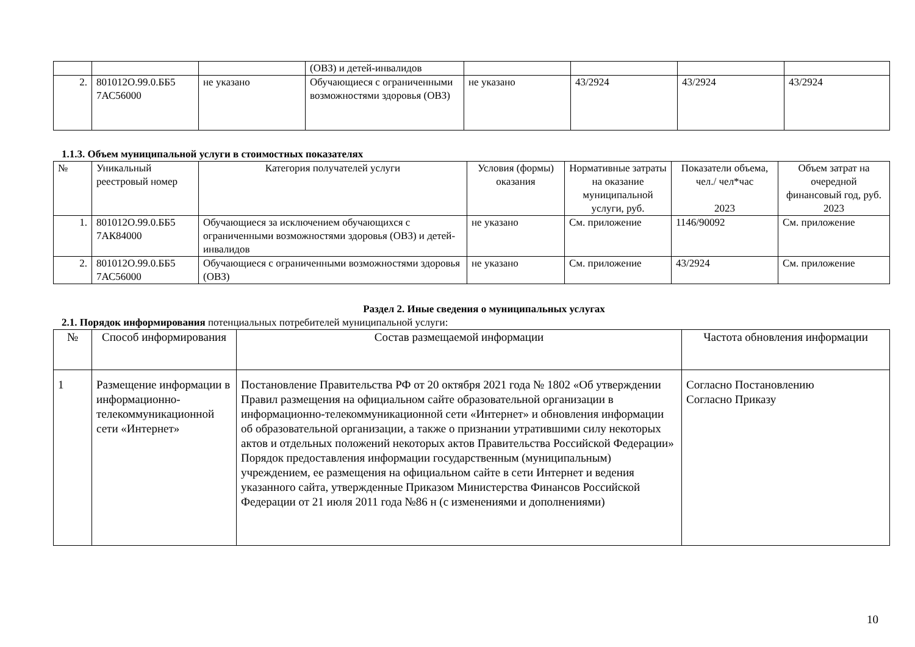| | | | (ОВЗ) и детей-инвалидов | | | | |
| 2. | 801012О.99.0.ББ5 7АС56000 | не указано | Обучающиеся с ограниченными возможностями здоровья (ОВЗ) | не указано | 43/2924 | 43/2924 | 43/2924 |
1.1.3. Объем муниципальной услуги в стоимостных показателях
| № | Уникальный реестровый номер | Категория получателей услуги | Условия (формы) оказания | Нормативные затраты на оказание муниципальной услуги, руб. | Показатели объема, чел./ чел*час 2023 | Объем затрат на очередной финансовый год, руб. 2023 |
| --- | --- | --- | --- | --- | --- | --- |
| 1. | 801012О.99.0.ББ5 7АК84000 | Обучающиеся за исключением обучающихся с ограниченными возможностями здоровья (ОВЗ) и детей-инвалидов | не указано | См. приложение | 1146/90092 | См. приложение |
| 2. | 801012О.99.0.ББ5 7АС56000 | Обучающиеся с ограниченными возможностями здоровья (ОВЗ) | не указано | См. приложение | 43/2924 | См. приложение |
Раздел 2. Иные сведения о муниципальных услугах
2.1. Порядок информирования потенциальных потребителей муниципальной услуги:
| № | Способ информирования | Состав размещаемой информации | Частота обновления информации |
| --- | --- | --- | --- |
| 1 | Размещение информации в информационно-телекоммуникационной сети «Интернет» | Постановление Правительства РФ от 20 октября 2021 года № 1802 «Об утверждении Правил размещения на официальном сайте образовательной организации в информационно-телекоммуникационной сети «Интернет» и обновления информации об образовательной организации, а также о признании утратившими силу некоторых актов и отдельных положений некоторых актов Правительства Российской Федерации» Порядок предоставления информации государственным (муниципальным) учреждением, ее размещения на официальном сайте в сети Интернет и ведения указанного сайта, утвержденные Приказом Министерства Финансов Российской Федерации от 21 июля 2011 года №86 н (с изменениями и дополнениями) | Согласно Постановлению Согласно Приказу |
10